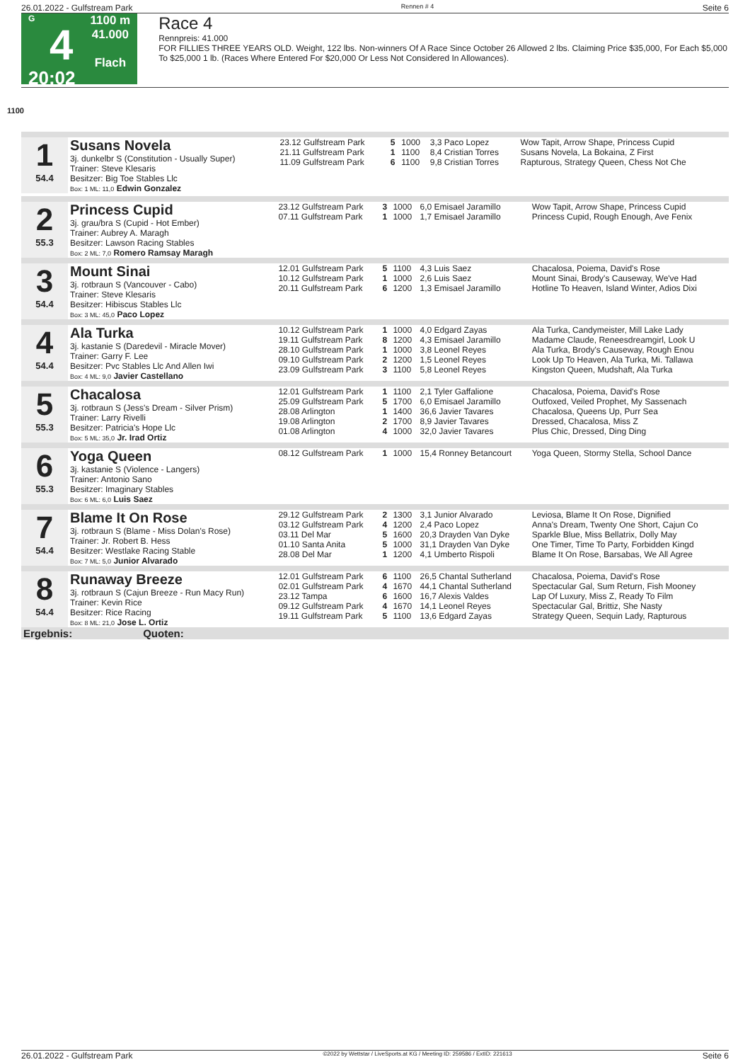26.01.2022 - Gulfstream Park Rennen # 4 Seite 6
G
4
20:02
1100 m
41.000
Flach
Race 4
Rennpreis: 41.000
FOR FILLIES THREE YEARS OLD. Weight, 122 lbs. Non-winners Of A Race Since October 26 Allowed 2 lbs. Claiming Price $35,000, For Each $5,000 To $25,000 1 lb. (Races Where Entered For $20,000 Or Less Not Considered In Allowances).
1100
| 1 54.4 | Susans Novela 3j. dunkelbr S (Constitution - Usually Super) Trainer: Steve Klesaris Besitzer: Big Toe Stables Llc | 23.12 Gulfstream Park 21.11 Gulfstream Park 11.09 Gulfstream Park | 5 1 6 | 1000 1100 1100 | 3,3 Paco Lopez 8,4 Cristian Torres 9,8 Cristian Torres | Wow Tapit, Arrow Shape, Princess Cupid Susans Novela, La Bokaina, Z First Rapturous, Strategy Queen, Chess Not Che |
| | Box: 1 ML: 11,0 Edwin Gonzalez | | | | | |
| 2 55.3 | Princess Cupid 3j. grau/bra S (Cupid - Hot Ember) Trainer: Aubrey A. Maragh Besitzer: Lawson Racing Stables Box: 2 ML: 7,0 Romero Ramsay Maragh | 23.12 Gulfstream Park 07.11 Gulfstream Park | 3 1 | 1000 1000 | 6,0 Emisael Jaramillo 1,7 Emisael Jaramillo | Wow Tapit, Arrow Shape, Princess Cupid Princess Cupid, Rough Enough, Ave Fenix |
| 3 54.4 | Mount Sinai 3j. rotbraun S (Vancouver - Cabo) Trainer: Steve Klesaris Besitzer: Hibiscus Stables Llc Box: 3 ML: 45,0 Paco Lopez | 12.01 Gulfstream Park 10.12 Gulfstream Park 20.11 Gulfstream Park | 5 1 6 | 1100 1000 1200 | 4,3 Luis Saez 2,6 Luis Saez 1,3 Emisael Jaramillo | Chacalosa, Poiema, David's Rose Mount Sinai, Brody's Causeway, We've Had Hotline To Heaven, Island Winter, Adios Dixi |
| 4 54.4 | Ala Turka 3j. kastanie S (Daredevil - Miracle Mover) Trainer: Garry F. Lee Besitzer: Pvc Stables Llc And Allen Iwi Box: 4 ML: 9,0 Javier Castellano | 10.12 Gulfstream Park 19.11 Gulfstream Park 28.10 Gulfstream Park 09.10 Gulfstream Park 23.09 Gulfstream Park | 1 8 1 2 3 | 1000 1200 1000 1200 1100 | 4,0 Edgard Zayas 4,3 Emisael Jaramillo 3,8 Leonel Reyes 1,5 Leonel Reyes 5,8 Leonel Reyes | Ala Turka, Candymeister, Mill Lake Lady Madame Claude, Reneesdreamgirl, Look U Ala Turka, Brody's Causeway, Rough Enou Look Up To Heaven, Ala Turka, Mi. Tallawa Kingston Queen, Mudshaft, Ala Turka |
| 5 55.3 | Chacalosa 3j. rotbraun S (Jess's Dream - Silver Prism) Trainer: Larry Rivelli Besitzer: Patricia's Hope Llc Box: 5 ML: 35,0 Jr. Irad Ortiz | 12.01 Gulfstream Park 25.09 Gulfstream Park 28.08 Arlington 19.08 Arlington 01.08 Arlington | 1 5 1 2 4 | 1100 1700 1400 1700 1000 | 2,1 Tyler Gaffalione 6,0 Emisael Jaramillo 36,6 Javier Tavares 8,9 Javier Tavares 32,0 Javier Tavares | Chacalosa, Poiema, David's Rose Outfoxed, Veiled Prophet, My Sassenach Chacalosa, Queens Up, Purr Sea Dressed, Chacalosa, Miss Z Plus Chic, Dressed, Ding Ding |
| 6 55.3 | Yoga Queen 3j. kastanie S (Violence - Langers) Trainer: Antonio Sano Besitzer: Imaginary Stables Box: 6 ML: 6,0 Luis Saez | 08.12 Gulfstream Park | 1 | 1000 | 15,4 Ronney Betancourt | Yoga Queen, Stormy Stella, School Dance |
| 7 54.4 | Blame It On Rose 3j. rotbraun S (Blame - Miss Dolan's Rose) Trainer: Jr. Robert B. Hess Besitzer: Westlake Racing Stable Box: 7 ML: 5,0 Junior Alvarado | 29.12 Gulfstream Park 03.12 Gulfstream Park 03.11 Del Mar 01.10 Santa Anita 28.08 Del Mar | 2 4 5 5 1 | 1300 1200 1600 1000 1200 | 3,1 Junior Alvarado 2,4 Paco Lopez 20,3 Drayden Van Dyke 31,1 Drayden Van Dyke 4,1 Umberto Rispoli | Leviosa, Blame It On Rose, Dignified Anna's Dream, Twenty One Short, Cajun Co Sparkle Blue, Miss Bellatrix, Dolly May One Timer, Time To Party, Forbidden Kingd Blame It On Rose, Barsabas, We All Agree |
| 8 54.4 | Runaway Breeze 3j. rotbraun S (Cajun Breeze - Run Macy Run) Trainer: Kevin Rice Besitzer: Rice Racing Box: 8 ML: 21,0 Jose L. Ortiz | 12.01 Gulfstream Park 02.01 Gulfstream Park 23.12 Tampa 09.12 Gulfstream Park 19.11 Gulfstream Park | 6 4 6 4 5 | 1100 1670 1600 1670 1100 | 26,5 Chantal Sutherland 44,1 Chantal Sutherland 16,7 Alexis Valdes 14,1 Leonel Reyes 13,6 Edgard Zayas | Chacalosa, Poiema, David's Rose Spectacular Gal, Sum Return, Fish Mooney Lap Of Luxury, Miss Z, Ready To Film Spectacular Gal, Brittiz, She Nasty Strategy Queen, Sequin Lady, Rapturous |
| Ergebnis: Quoten: | | | | | | |
26.01.2022 - Gulfstream Park ©2022 by Wettstar / LiveSports.at KG / Meeting ID: 259586 / ExtID: 221613 Seite 6